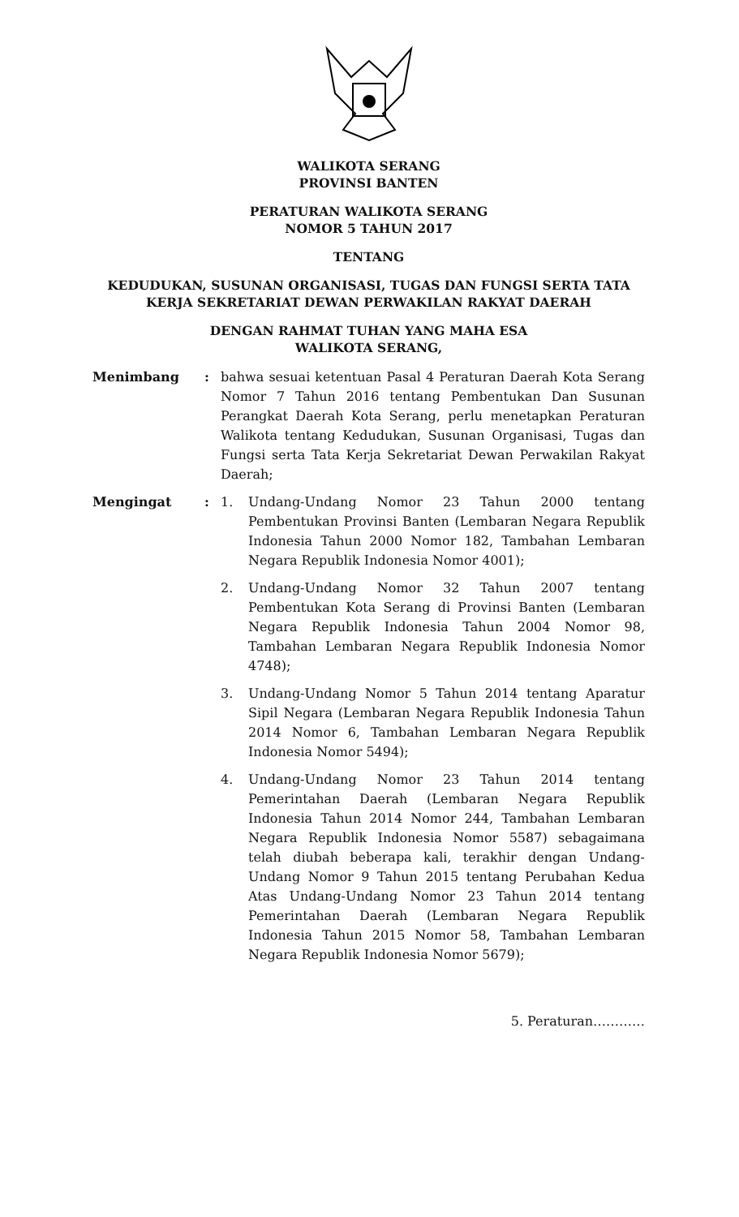WALIKOTA SERANG
PROVINSI BANTEN
PERATURAN WALIKOTA SERANG
NOMOR 5 TAHUN 2017
TENTANG
KEDUDUKAN, SUSUNAN ORGANISASI, TUGAS DAN FUNGSI SERTA TATA KERJA SEKRETARIAT DEWAN PERWAKILAN RAKYAT DAERAH
DENGAN RAHMAT TUHAN YANG MAHA ESA
WALIKOTA SERANG,
Menimbang : bahwa sesuai ketentuan Pasal 4 Peraturan Daerah Kota Serang Nomor 7 Tahun 2016 tentang Pembentukan Dan Susunan Perangkat Daerah Kota Serang, perlu menetapkan Peraturan Walikota tentang Kedudukan, Susunan Organisasi, Tugas dan Fungsi serta Tata Kerja Sekretariat Dewan Perwakilan Rakyat Daerah;
Mengingat : 1. Undang-Undang Nomor 23 Tahun 2000 tentang Pembentukan Provinsi Banten (Lembaran Negara Republik Indonesia Tahun 2000 Nomor 182, Tambahan Lembaran Negara Republik Indonesia Nomor 4001);
2. Undang-Undang Nomor 32 Tahun 2007 tentang Pembentukan Kota Serang di Provinsi Banten (Lembaran Negara Republik Indonesia Tahun 2004 Nomor 98, Tambahan Lembaran Negara Republik Indonesia Nomor 4748);
3. Undang-Undang Nomor 5 Tahun 2014 tentang Aparatur Sipil Negara (Lembaran Negara Republik Indonesia Tahun 2014 Nomor 6, Tambahan Lembaran Negara Republik Indonesia Nomor 5494);
4. Undang-Undang Nomor 23 Tahun 2014 tentang Pemerintahan Daerah (Lembaran Negara Republik Indonesia Tahun 2014 Nomor 244, Tambahan Lembaran Negara Republik Indonesia Nomor 5587) sebagaimana telah diubah beberapa kali, terakhir dengan Undang-Undang Nomor 9 Tahun 2015 tentang Perubahan Kedua Atas Undang-Undang Nomor 23 Tahun 2014 tentang Pemerintahan Daerah (Lembaran Negara Republik Indonesia Tahun 2015 Nomor 58, Tambahan Lembaran Negara Republik Indonesia Nomor 5679);
5. Peraturan…………